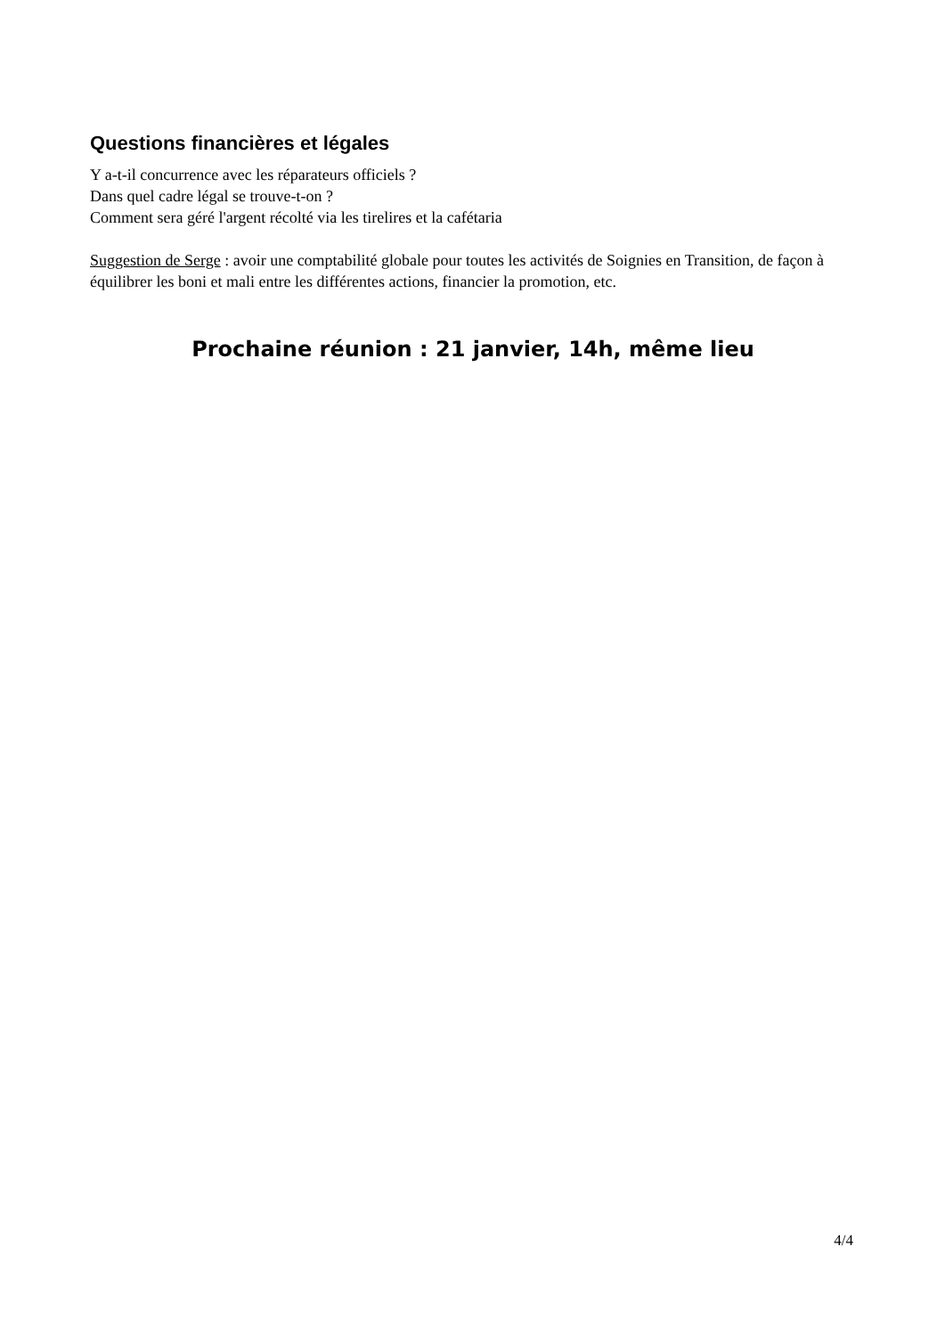Questions financières et légales
Y a-t-il concurrence avec les réparateurs officiels ?
Dans quel cadre légal se trouve-t-on ?
Comment sera géré l'argent récolté via les tirelires et la cafétaria
Suggestion de Serge : avoir une comptabilité globale pour toutes les activités de Soignies en Transition, de façon à équilibrer les boni et mali entre les différentes actions, financier la promotion, etc.
Prochaine réunion : 21 janvier, 14h, même lieu
4/4